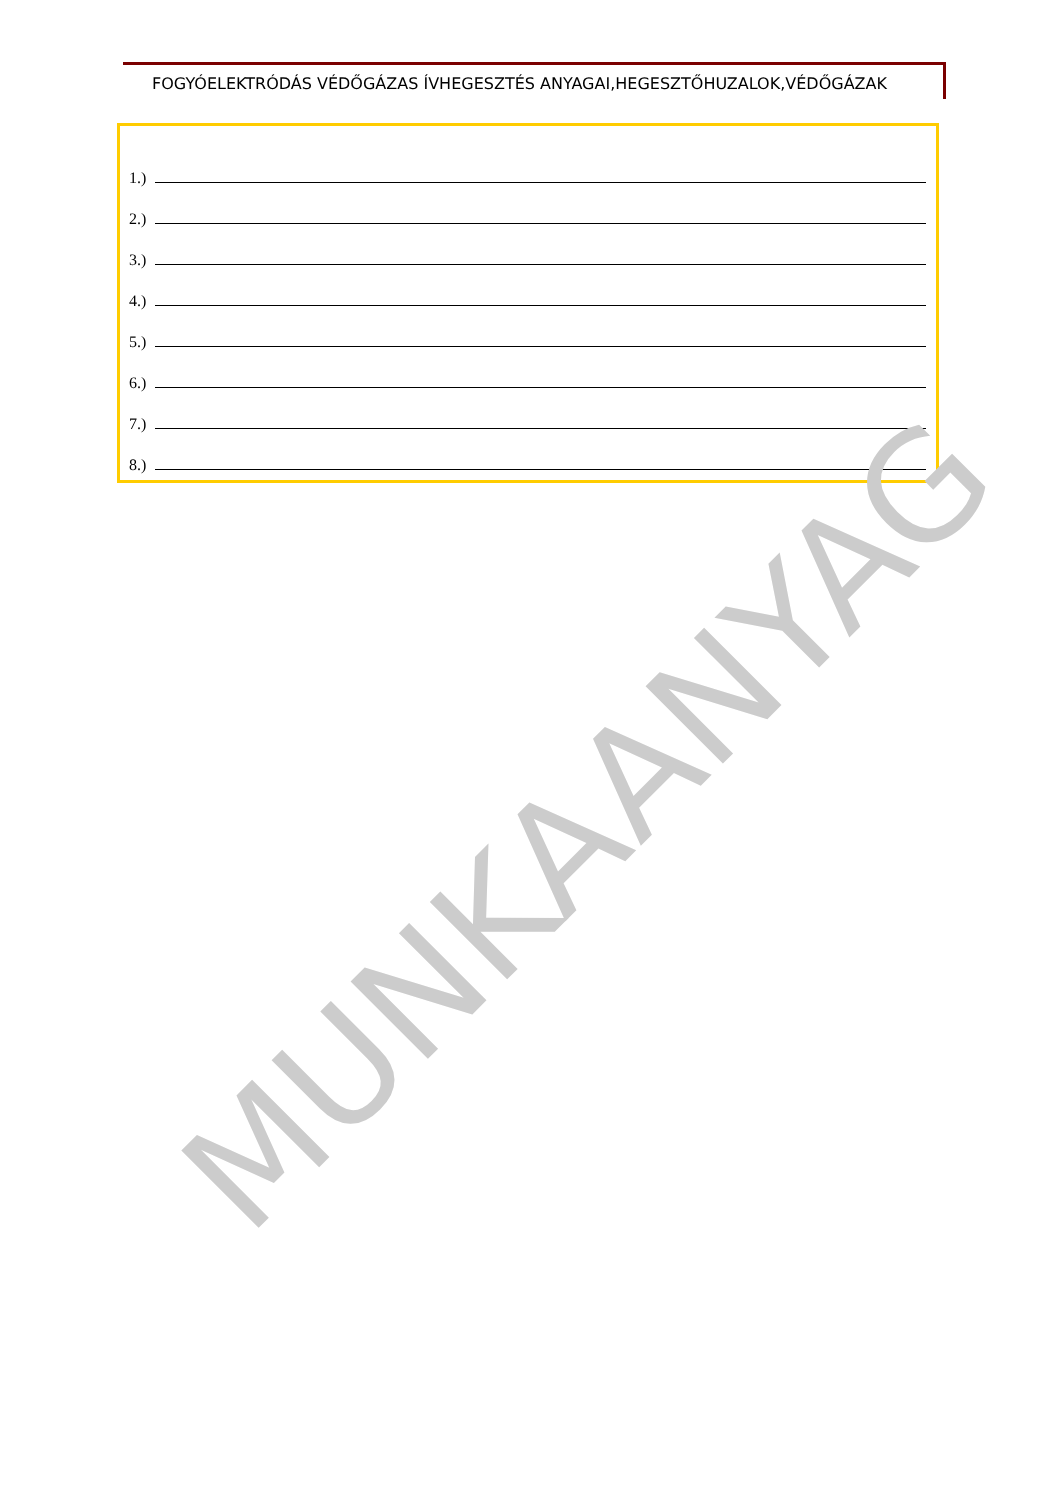FOGYÓELEKTRÓDÁS VÉDŐGÁZAS ÍVHEGESZTÉS ANYAGAI,HEGESZTŐHUZALOK,VÉDŐGÁZAK
1.)
2.)
3.)
4.)
5.)
6.)
7.)
8.)
MUNKAANYAG